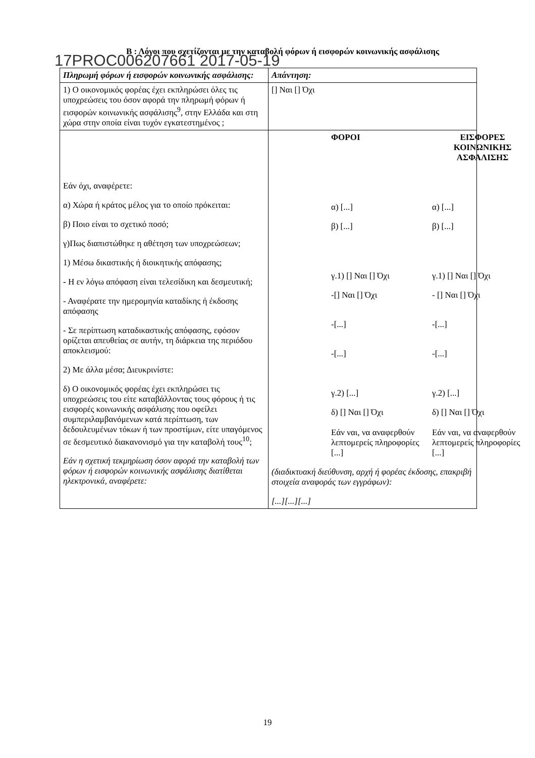Β : Λόγοι που σχετίζονται με την καταβολή φόρων ή εισφορών κοινωνικής ασφάλισης
17PROC006207661 2017-05-19
| Πληρωμή φόρων ή εισφορών κοινωνικής ασφάλισης: | Απάντηση: |
| --- | --- |
| 1) Ο οικονομικός φορέας έχει εκπληρώσει όλες τις υποχρεώσεις του όσον αφορά την πληρωμή φόρων ή εισφορών κοινωνικής ασφάλισης<sup>9</sup>, στην Ελλάδα και στη χώρα στην οποία είναι τυχόν εγκατεστημένος ; | [] Ναι [] Όχι |
| Εάν όχι, αναφέρετε: α) Χώρα ή κράτος μέλος για το οποίο πρόκειται: β) Ποιο είναι το σχετικό ποσό; γ)Πως διαπιστώθηκε η αθέτηση των υποχρεώσεων; 1) Μέσω δικαστικής ή διοικητικής απόφασης; - Η εν λόγω απόφαση είναι τελεσίδικη και δεσμευτική; - Αναφέρατε την ημερομηνία καταδίκης ή έκδοσης απόφασης - Σε περίπτωση καταδικαστικής απόφασης, εφόσον ορίζεται απευθείας σε αυτήν, τη διάρκεια της περιόδου αποκλεισμού: 2) Με άλλα μέσα; Διευκρινίστε: δ) Ο οικονομικός φορέας έχει εκπληρώσει τις υποχρεώσεις του είτε καταβάλλοντας τους φόρους ή τις εισφορές κοινωνικής ασφάλισης που οφείλει συμπεριλαμβανόμενων κατά περίπτωση, των δεδουλευμένων τόκων ή των προστίμων, είτε υπαγόμενος σε δεσμευτικό διακανονισμό για την καταβολή τους<sup>10</sup>; Εάν η σχετική τεκμηρίωση όσον αφορά την καταβολή των φόρων ή εισφορών κοινωνικής ασφάλισης διατίθεται ηλεκτρονικά, αναφέρετε: | / ΦΟΡΟΙ / ΕΙΣΦΟΡΕΣ ΚΟΙΝΩΝΙΚΗΣ ΑΣΦΑΛΙΣΗΣ / / α) [...] / α) [...] / / β) [...] / β) [...] / / γ.1) [] Ναι [] Όχι / γ.1) [] Ναι [] Όχι / / -[] Ναι [] Όχι / - [] Ναι [] Όχι / / -[...] / -[...] / / -[...] / -[...] / / γ.2) [...] / γ.2) [...] / / δ) [] Ναι [] Όχι Εάν ναι, να αναφερθούν λεπτομερείς πληροφορίες [...] / δ) [] Ναι [] Όχι Εάν ναι, να αναφερθούν λεπτομερείς πληροφορίες [...] / (διαδικτυακή διεύθυνση, αρχή ή φορέας έκδοσης, επακριβή στοιχεία αναφοράς των εγγράφων): [...][...][...] |
19